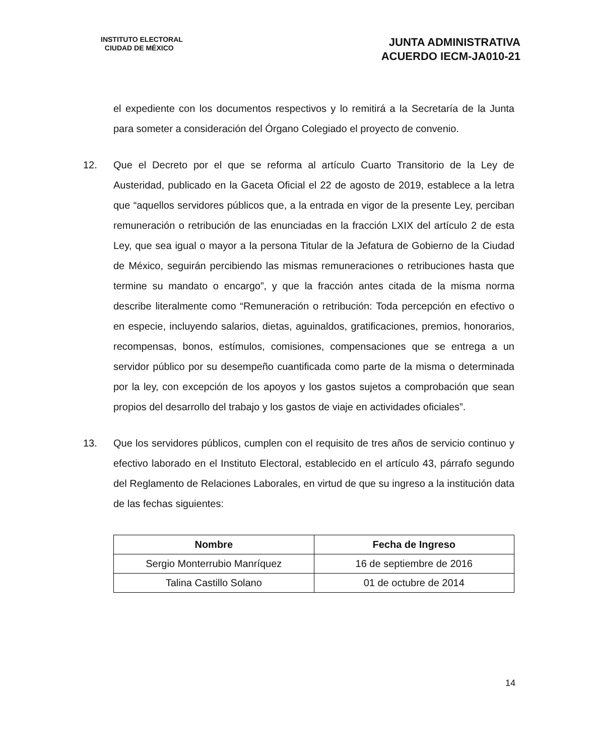INSTITUTO ELECTORAL
CIUDAD DE MÉXICO
JUNTA ADMINISTRATIVA
ACUERDO IECM-JA010-21
el expediente con los documentos respectivos y lo remitirá a la Secretaría de la Junta para someter a consideración del Órgano Colegiado el proyecto de convenio.
12. Que el Decreto por el que se reforma al artículo Cuarto Transitorio de la Ley de Austeridad, publicado en la Gaceta Oficial el 22 de agosto de 2019, establece a la letra que “aquellos servidores públicos que, a la entrada en vigor de la presente Ley, perciban remuneración o retribución de las enunciadas en la fracción LXIX del artículo 2 de esta Ley, que sea igual o mayor a la persona Titular de la Jefatura de Gobierno de la Ciudad de México, seguirán percibiendo las mismas remuneraciones o retribuciones hasta que termine su mandato o encargo”, y que la fracción antes citada de la misma norma describe literalmente como “Remuneración o retribución: Toda percepción en efectivo o en especie, incluyendo salarios, dietas, aguinaldos, gratificaciones, premios, honorarios, recompensas, bonos, estímulos, comisiones, compensaciones que se entrega a un servidor público por su desempeño cuantificada como parte de la misma o determinada por la ley, con excepción de los apoyos y los gastos sujetos a comprobación que sean propios del desarrollo del trabajo y los gastos de viaje en actividades oficiales”.
13. Que los servidores públicos, cumplen con el requisito de tres años de servicio continuo y efectivo laborado en el Instituto Electoral, establecido en el artículo 43, párrafo segundo del Reglamento de Relaciones Laborales, en virtud de que su ingreso a la institución data de las fechas siguientes:
| Nombre | Fecha de Ingreso |
| --- | --- |
| Sergio Monterrubio Manríquez | 16 de septiembre de 2016 |
| Talina Castillo Solano | 01 de octubre de 2014 |
14